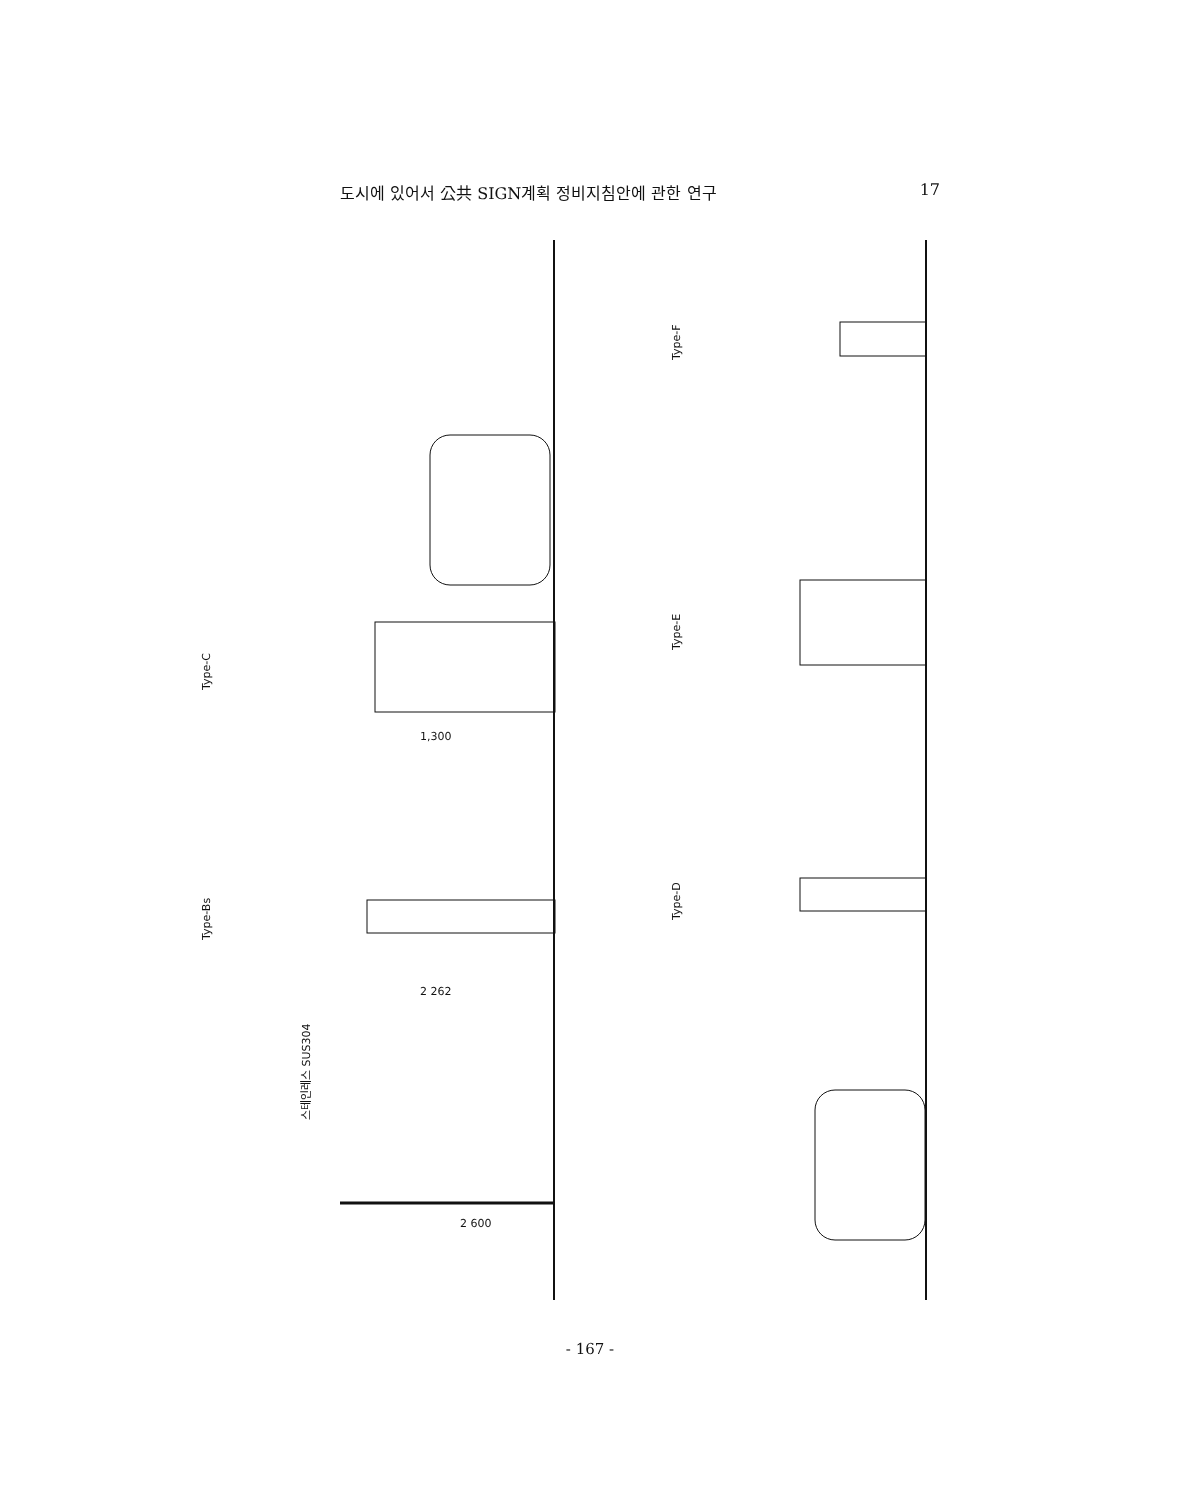도시에 있어서 公共 SIGN계획 정비지침안에 관한 연구 17
Type-C
Type-Bs
Type-E
Type-D
Type-F
1,300
2 262
2 600
스테인레스 SUS304
- 167 -